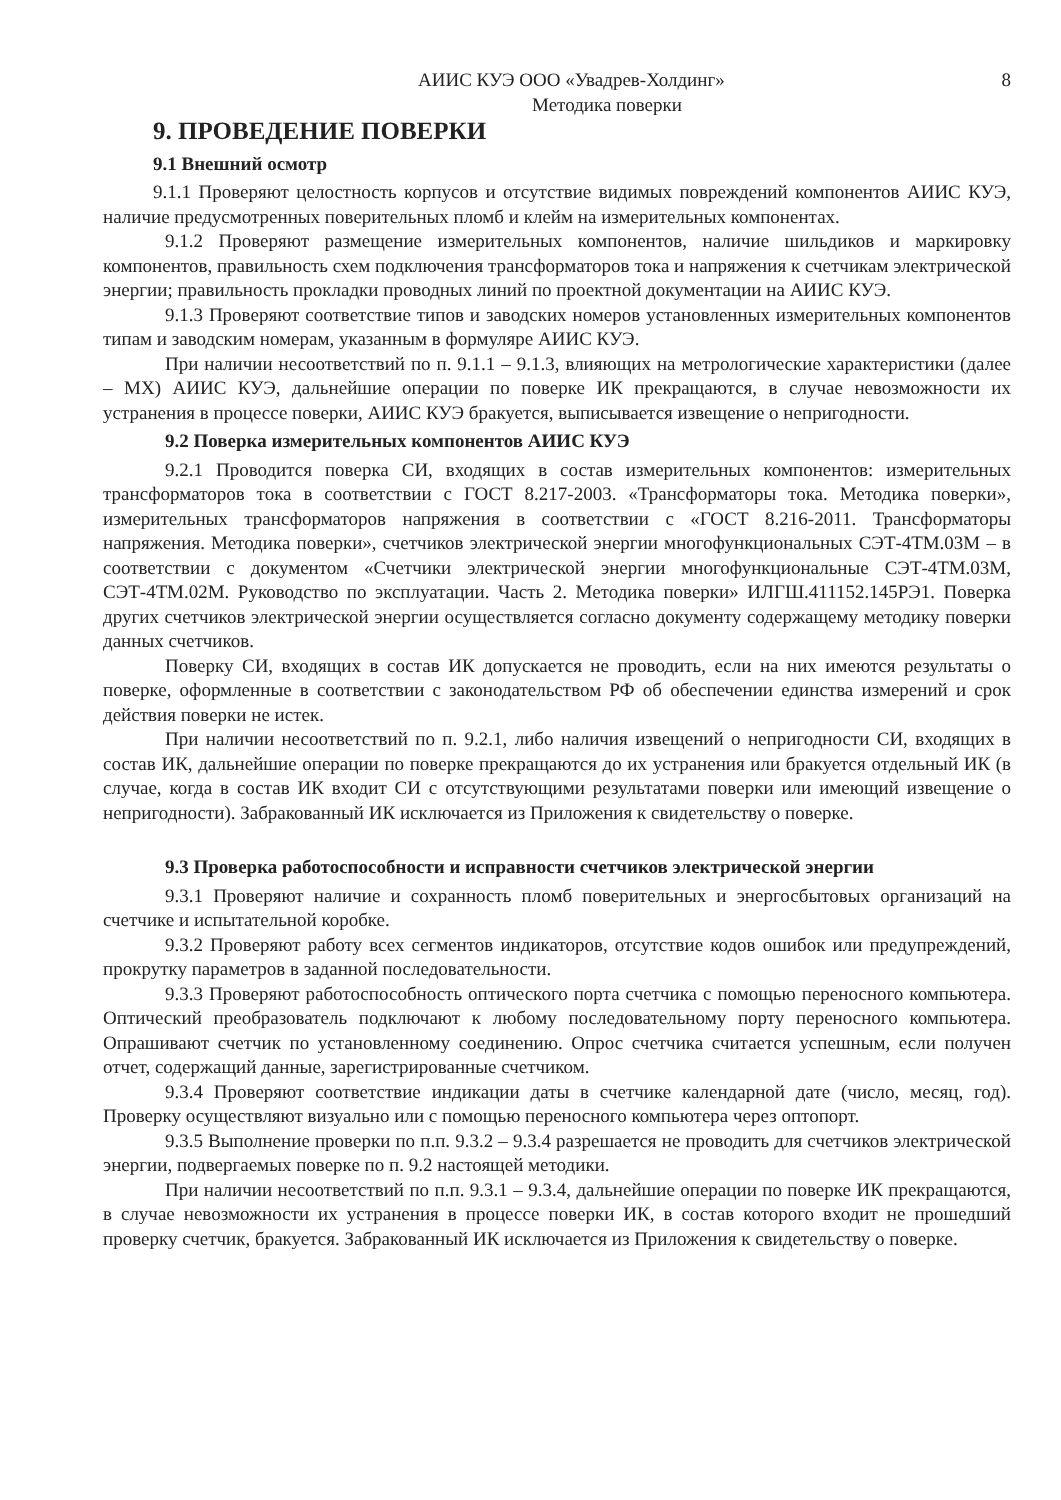АИИС КУЭ ООО «Увадрев-Холдинг» 8
Методика поверки
9. ПРОВЕДЕНИЕ ПОВЕРКИ
9.1 Внешний осмотр
9.1.1 Проверяют целостность корпусов и отсутствие видимых повреждений компонентов АИИС КУЭ, наличие предусмотренных поверительных пломб и клейм на измерительных компонентах.
9.1.2 Проверяют размещение измерительных компонентов, наличие шильдиков и маркировку компонентов, правильность схем подключения трансформаторов тока и напряжения к счетчикам электрической энергии; правильность прокладки проводных линий по проектной документации на АИИС КУЭ.
9.1.3 Проверяют соответствие типов и заводских номеров установленных измерительных компонентов типам и заводским номерам, указанным в формуляре АИИС КУЭ.
При наличии несоответствий по п. 9.1.1 – 9.1.3, влияющих на метрологические характеристики (далее – МХ) АИИС КУЭ, дальнейшие операции по поверке ИК прекращаются, в случае невозможности их устранения в процессе поверки, АИИС КУЭ бракуется, выписывается извещение о непригодности.
9.2 Поверка измерительных компонентов АИИС КУЭ
9.2.1 Проводится поверка СИ, входящих в состав измерительных компонентов: измерительных трансформаторов тока в соответствии с ГОСТ 8.217-2003. «Трансформаторы тока. Методика поверки», измерительных трансформаторов напряжения в соответствии с «ГОСТ 8.216-2011. Трансформаторы напряжения. Методика поверки», счетчиков электрической энергии многофункциональных СЭТ-4ТМ.03М – в соответствии с документом «Счетчики электрической энергии многофункциональные СЭТ-4ТМ.03М, СЭТ-4ТМ.02М. Руководство по эксплуатации. Часть 2. Методика поверки» ИЛГШ.411152.145РЭ1. Поверка других счетчиков электрической энергии осуществляется согласно документу содержащему методику поверки данных счетчиков.
Поверку СИ, входящих в состав ИК допускается не проводить, если на них имеются результаты о поверке, оформленные в соответствии с законодательством РФ об обеспечении единства измерений и срок действия поверки не истек.
При наличии несоответствий по п. 9.2.1, либо наличия извещений о непригодности СИ, входящих в состав ИК, дальнейшие операции по поверке прекращаются до их устранения или бракуется отдельный ИК (в случае, когда в состав ИК входит СИ с отсутствующими результатами поверки или имеющий извещение о непригодности). Забракованный ИК исключается из Приложения к свидетельству о поверке.
9.3 Проверка работоспособности и исправности счетчиков электрической энергии
9.3.1 Проверяют наличие и сохранность пломб поверительных и энергосбытовых организаций на счетчике и испытательной коробке.
9.3.2 Проверяют работу всех сегментов индикаторов, отсутствие кодов ошибок или предупреждений, прокрутку параметров в заданной последовательности.
9.3.3 Проверяют работоспособность оптического порта счетчика с помощью переносного компьютера. Оптический преобразователь подключают к любому последовательному порту переносного компьютера. Опрашивают счетчик по установленному соединению. Опрос счетчика считается успешным, если получен отчет, содержащий данные, зарегистрированные счетчиком.
9.3.4 Проверяют соответствие индикации даты в счетчике календарной дате (число, месяц, год). Проверку осуществляют визуально или с помощью переносного компьютера через оптопорт.
9.3.5 Выполнение проверки по п.п. 9.3.2 – 9.3.4 разрешается не проводить для счетчиков электрической энергии, подвергаемых поверке по п. 9.2 настоящей методики.
При наличии несоответствий по п.п. 9.3.1 – 9.3.4, дальнейшие операции по поверке ИК прекращаются, в случае невозможности их устранения в процессе поверки ИК, в состав которого входит не прошедший проверку счетчик, бракуется. Забракованный ИК исключается из Приложения к свидетельству о поверке.